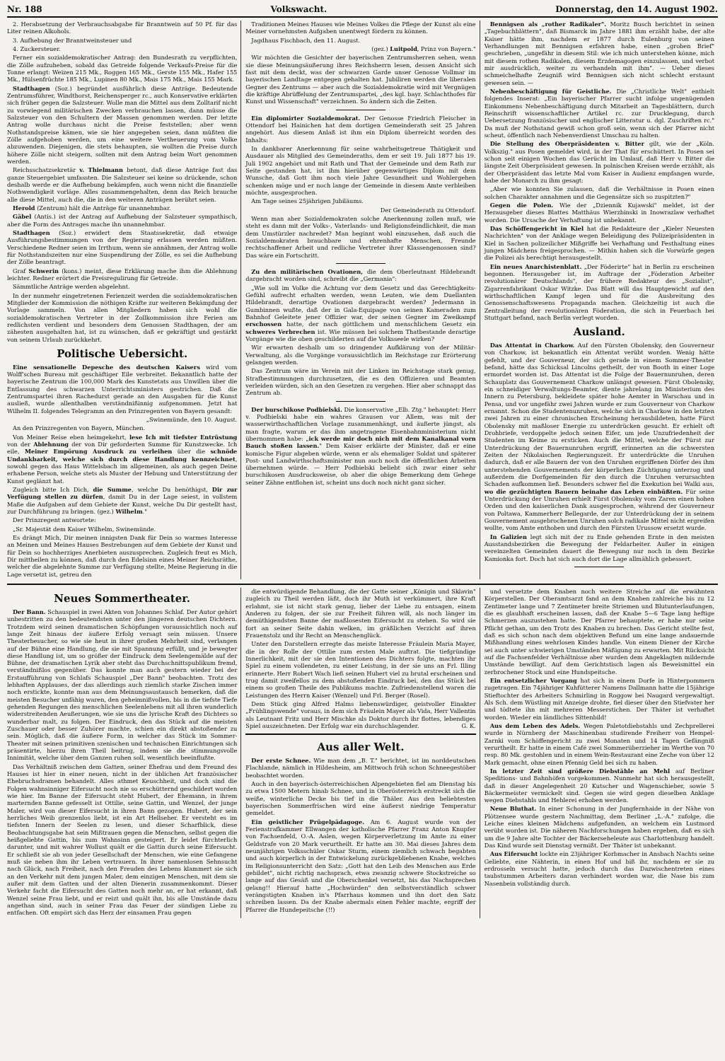Nr. 188 Volkswacht. Donnerstag, den 14. August 1902.
2. Herabsetzung der Verbrauchsabgabe für Branntwein auf 50 Pf. für das Liter reinen Alkohols.
3. Aufhebung der Branntweinsteuer und
4. Zuckersteuer.
Ferner ein sozialdemokratischer Antrag: den Bundesrath zu verpflichten, die Zölle aufzuheben, sobald das Getreide folgende Verkaufs-Preise für die Tonne erlangt: Weizen 215 Mk., Roggen 165 Mk., Gerste 155 Mk., Hafer 155 Mk., Hülsenfrüchte 185 Mk., Lupinen 80 Mk., Mais 175 Mk., Mais 155 Mark.
Stadthagen (Soz.) begründet ausführlich diese Anträge. Bedeutende Zentrumsführer, Windthorst, Reichensperger rc., auch Konservative erklärten sich früher gegen die Salzsteuer. Wolle man die Mittel aus dem Zolltarif nicht zu vorwiegend militärischen Zwecken verbrauchen lassen, dann müsse die Salzsteuer von den Schultern der Massen genommen werden. Der letzte Antrag wolle durchaus nicht die Preise feststellen; aber wenn Nothstandspreise kämen, wie sie hier angegeben seien, dann müßten die Zölle aufgehoben werden, um eine weitere Vertheuerung vom Volke abzuwenden. Diejenigen, die stets behaupten, sie wollten die Preise durch höhere Zölle nicht steigern, sollten mit dem Antrag beim Wort genommen werden.
Reichsschatzsekretär v. Thielmann betont, daß diese Anträge fast das ganze Steuergebiet umfassten. Die Salzsteuer sei keine so drückende, schon deshalb werde er die Aufhebung bekämpfen, auch wenn nicht die finanzielle Nothwendigkeit vorläge. Alles zusammengehalten, denn das Reich brauche alle diese Mittel, auch die, die in den weiteren Anträgen berührt seien.
Herold (Zentrum) hält die Anträge für unannehmbar.
Gäbel (Antis.) ist der Antrag auf Aufhebung der Salzsteuer sympathisch, aber die Form des Antrages mache ihn unannehmbar.
Stadthagen (Soz.) erwidert dem Staatssekretär, daß etwaige Ausführungsbestimmungen von der Regierung erlassen werden müßten. Verschiedene Redner seien im Irrthum, wenn sie annähmen, der Antrag wolle für Nothstandszeiten nur eine Suspendirung der Zölle, es sei die Aufhebung der Zölle beantragt.
Graf Schwerin (kons.) meint, diese Erklärung mache ihm die Ablehnung leichter. Redner erörtert die Preisregulirung für Getreide.
Sämmtliche Anträge werden abgelehnt.
In der nunmehr eingetretenen Ferienzeit werden die sozialdemokratischen Mitglieder der Kommission die nöthigen Kräfte zur weiteren Bekämpfung der Vorlage sammeln. Von allen Mitgliedern haben sich wohl die sozialdemokratischen Vertreter in der Zollkommission ihre Ferien am redlichsten verdient und besonders dem Genossen Stadthagen, der am zähesten ausgehalten hat, ist zu wünschen, daß er gekräftigt und gestärkt von seinem Urlaub zurückkehrt.
Politische Uebersicht.
Eine sensationelle Depesche des deutschen Kaisers wird vom Wolff'schen Bureau mit geschäftiger Eile verbreitet. Bekanntlich hatte der bayerische Zentrum die 100,000 Mark des Kunstetats aus Unwillen über die Entlassung des schwarzen Unterrichtsministers gestrichen. Daß die Zentrumspartei ihren Rachedurst gerade an den Ausgaben für die Kunst ausließ, wurde allenthalben verständnißinnig aufgenommen. Jetzt hat Wilhelm II. folgendes Telegramm an den Prinzregenten von Bayern gesandt:
„Swinemünde, den 10. August.
An den Prinzregenten von Bayern, München.
Von Meiner Reise eben heimgekehrt, lese Ich mit tiefster Entrüstung von der Ablehnung der von Dir geforderten Summe für Kunstzwecke. Ich eile, Meiner Empörung Ausdruck zu verleihen über die schnöde Undankbarkeit, welche sich durch diese Handlung kennzeichnet, sowohl gegen das Haus Wittelsbach im allgemeinen, als auch gegen Deine erhabene Person, welche stets als Muster der Hebung und Unterstützung der Kunst geglänzt hat.
Zugleich bitte Ich Dich, die Summe, welche Du benöthigst, Dir zur Verfügung stellen zu dürfen, damit Du in der Lage seiest, in vollstem Maße die Aufgaben auf dem Gebiete der Kunst, welche Du Dir gestellt hast, zur Durchführung zu bringen. (gez.) Wilhelm."
Der Prinzregent antwortete:
„Sr. Majestät dem Kaiser Wilhelm, Swinemünde.
Es drängt Mich, Dir meinen innigsten Dank für Dein so warmes Interesse an Meinen und Meines Hauses Bestrebungen auf dem Gebiete der Kunst und für Dein so hochherziges Anerbieten auszusprechen. Zugleich freut es Mich, Dir mittheilen zu können, daß durch den Edelsinn eines Meiner Reichsräthe, welcher die abgelehnte Summe zur Verfügung stellte, Meine Regierung in die Lage versetzt ist, getreu den
Traditionen Meines Hauses wie Meines Volkes die Pflege der Kunst als eine Meiner vornehmsten Aufgaben unentwegt fördern zu können.
Jagdhaus Fischbach, den 11. August.
(gez.) Luitpold, Prinz von Bayern."
Wir möchten die Gesichter der bayerischen Zentrumsherren sehen, wenn sie diese Meinungsäußerung ihres Reichsherrn lesen, dessen Ansicht sich fast mit dem deckt, was der schwarzen Garde unser Genosse Vollmar im bayerischen Landtage entgegen gehalten hat. Jubiliren werden die liberalen Gegner des Zentrums — aber auch die Sozialdemokratie wird mit Vergnügen die kräftige Abrüffelung der Zentrumspartei, „des kgl. bayr. Schlachthofes für Kunst und Wissenschaft" verzeichnen. So ändern sich die Zeiten.
Ein diplomirter Sozialdemokrat. Der Genosse Friedrich Fleischer in Ottendorf bei Hainichen hat dem dortigen Gemeinderath seit 25 Jahren angehört. Aus diesem Anlaß ist ihm ein Diplom überreicht worden des Inhalts:
In dankbarer Anerkennung für seine wahrheitsgetreue Thätigkeit und Ausdauer als Mitglied des Gemeinderaths, dem er seit 19. Juli 1877 bis 19. Juli 1902 angehört und mit Rath und That der Gemeinde und dem Rath zur Seite gestanden hat, ist ihm hierüber gegenwärtiges Diplom mit dem Wunsche, daß Gott ihm noch viele Jahre Gesundheit und Wohlergehen schenken möge und er noch lange der Gemeinde in diesem Amte verbleiben möchte, ausgesprochen.
Am Tage seines 25jährigen Jubiläums.
Der Gemeinderath zu Ottendorf.
Wenn man aber Sozialdemokraten solche Anerkennung zollen muß, wie steht es dann mit der Volks-, Vaterlands- und Religionsfeindlichkeit, die man dem Umstürzler nachredet? Man beginnt wohl einzusehen, daß auch die Sozialdemokraten brauchbare und ehrenhafte Menschen, Freunde rechtschaffener Arbeit und redliche Vertreter ihrer Klassengenossen sind? Das wäre ein Fortschritt.
Zu den militärischen Ovationen, die dem Oberleutnant Hildebrandt dargebracht worden sind, schreibt die „Germania":
„Wie soll im Volke die Achtung vor dem Gesetz und das Gerechtigkeits-Gefühl aufrecht erhalten werden, wenn Leuten, wie dem Duellanten Hildebrandt, derartige Ovationen dargebracht werden? Jedermann in Gumbinnen wußte, daß der in Gala-Equipage von seinen Kameraden zum Bahnhof Geleitete jener Offizier war, der seinen Gegner im Zweikampf erschossen hatte, der nach göttlichem und menschlichem Gesetz ein schweres Verbrechen ist. Wie müssen bei solchem Thatbestande derartige Vorgänge wie die oben geschilderten auf die Volksseele wirken?
Wir erwarten deshalb um so dringender Aufklärung von der Militär-Verwaltung, als die Vorgänge voraussichtlich im Reichstage zur Erörterung gelangen werden.
Das Zentrum wäre im Verein mit der Linken im Reichstage stark genug, Strafbestimmungen durchzusetzen, die es den Offizieren und Beamten verleiden würden, sich an den Gesetzen zu vergehen. Hier aber schnappt das Zentrum ab.
Der burschikose Podbielski. Die konservative „Elb. Ztg." behauptet: Herr v. Podbielski habe ein wahres Grausen vor Allem, was mit der wasserwirthschaftlichen Vorlage zusammenhängt, und äußerte jüngst, als man fragte, warum er das ihm angetragene Eisenbahnministerium nicht übernommen habe: „ick werde mir doch nich mit dem Kanalkanal vorn Bauch stoßen lassen." Dem Kaiser erklärte der Minister, daß er eine komische Figur abgeben würde, wenn er als ehemaliger Soldat und späterer Post- und Landwirthschaftsminister nun auch noch die öffentlichen Arbeiten übernehmen würde. — Herr Podbielski beliebt sich zwar einer sehr burschikosen Ausdrucksweise, ob aber die obige Bemerkung dem Gehege seiner Zähne entflohen ist, scheint uns doch noch nicht ganz sicher.
Bennigsen als „rother Radikaler". Moritz Busch berichtet in seinen „Tagebuchblättern", daß Bismarck im Jahre 1881 ihm erzählt habe, der alte Kaiser hätte ihm, nachdem er 1877 durch Eulenburg von seinen Verhandlungen mit Bennigsen erfahren habe, einen „groben Brief" geschrieben, „ungefähr in diesem Stil: wie ich mich unterstehen könne, mich mit diesem rothen Radikalen, diesem Erzdemagogen einzulassen, und verbot mir ausdrücklich, weiter zu verhandeln mit ihm". — Ueber dieses schmeichelhafte Zeugniß wird Bennigsen sich nicht schlecht erstaunt gewesen sein. —
Nebenbeschäftigung für Geistliche. Die „Christliche Welt" enthielt folgendes Inserat: „Ein bayerischer Pfarrer sucht infolge ungenügenden Einkommens Nebenbeschäftigung durch Mitarbeit an Tagesblättern, durch Reinschrift wissenschaftlicher Artikel rc. zur Drucklegung, durch Uebersetzung französischer und englischer Litteratur u. dgl. Zuschriften rc." Da muß der Nothstand gewiß schon groß sein, wenn sich der Pfarrer nicht scheut, öffentlich nach Nebenverdienst Umschau zu halten.
Die Stellung des Oberpräsidenten v. Bitter gilt, wie der „Köln. Volkszig." aus Posen gemeldet wird, in der That für erschüttert. In Posen sei schon seit einigen Wochen das Gerücht im Umlauf, daß Herr v. Bitter die längste Zeit Oberpräsident gewesen. In polnischen Kreisen werde erzählt, als der Oberpräsident das letzte Mal vom Kaiser in Audienz empfangen wurde, habe der Monarch zu ihm gesagt:
„Aber wie konnten Sie zulassen, daß die Verhältnisse in Posen einen solchen Charakter annahmen und die Gegensätze sich so zuspitzten?"
Gegen die Polen. Wie der „Dziennik Kujawski" meldet, ist der Herausgeber dieses Blattes Matthäus Wierzbinski in Inowrazlaw verhaftet worden. Die Ursache der Verhaftung ist unbekannt.
Das Schöffengericht in Kiel hat die Redakteure der „Kieler Neuesten Nachrichten" von der Anklage wegen Beleidigung des Polizeipräsidenten in Kiel in Sachen polizeilicher Mißgriffe bei Verhaftung und Festhaltung eines jungen Mädchens freigesprochen. — Mithin haben sich die Vorwürfe gegen die Polizei als berechtigt herausgestellt.
Ein neues Anarchistenblatt. „Der Föderirte" hat in Berlin zu erscheinen begonnen. Herausgeber ist, im Auftrage der „Föderation Arbeiter revolutionärer Deutschlands", der frühere Redakteur des „Sozialist", Zigarrenfabrikant Oskar Witzke. Das Blatt will das Hauptgewicht auf den wirthschaftlichen Kampf legen und für die Ausbreitung des Genossenschaftswesens Propaganda machen. Gleichzeitig ist auch die Zentralleitung der revolutionären Föderation, die sich in Feuerbach bei Stuttgart befand, nach Berlin verlegt worden.
Ausland.
Das Attentat in Charkow. Auf den Fürsten Obolensky, den Gouverneur von Charkow, ist bekanntlich ein Attentat verübt worden. Wenig hätte gefehlt, und der Gouverneur, der sich gerade in einem Sommer-Theater befand, hätte das Schicksal Lincolns getheilt, der von Booth in einer Loge ermordet worden ist. Das Attentat ist die Folge der Bauernunruhen, deren Schauplatz das Gouvernement Charkow unlängst gewesen. Fürst Obolensky, ein schneidiger Verwaltungs-Beamter, diente jahrelang im Ministerium des Innern zu Petersburg, bekleidete später hohe Aemter in Warschau und in Pensa, und vor ungefähr zwei Jahren wurde er zum Gouverneur von Charkow ernannt. Schon die Studentenunruhen, welche sich in Charkow in den letzten zwei Jahren zu einer chronischen Erscheinung herausbildeten, hatte Fürst Obolensky mit maßloser Energie zu unterdrücken gesucht. Er erhielt oft Drohbriefe, verdoppelte jedoch seinen Eifer, um jede Unzufriedenheit der Studenten im Keime zu ersticken. Auch die Mittel, welche der Fürst zur Unterdrückung der Bauernunruhen ergriff, erinnerten an die schwersten Zeiten der Nikolaischen Regierungszeit. Er unterdrückte die Unruhen dadurch, daß er alle Bauern der von den Unruhen ergriffenen Dörfer des ihm unterstehenden Gouvernements der körperlichen Züchtigung unterzog und außerdem die Dorfgemeinden für den durch die Unruhen verursachten Schaden aufkommen ließ. Besonders schwer fiel die Exekution bei Walki aus, wo die gezüchtigten Bauern beinahe das Leben einbüßten. Für seine Unterdrückung der Unruhen erhielt Fürst Obolensky vom Zaren einen hohen Orden und den kaiserlichen Dank ausgesprochen, während der Gouverneur von Poltawa, Kammerherr Bellegarde, der zur Unterdrückung der in seinem Gouvernement ausgebrochenen Unruhen solch radikale Mittel nicht ergreifen wollte, vom Amte enthoben und durch den Fürsten Urussow ersetzt wurde.
In Galizien legt sich mit der zu Ende gehenden Ernte in den meisten Ausstandsbezirken die Bewegung der Feldarbeiter. Außer in einigen vereinzelten Gemeinden dauert die Bewegung nur noch in dem Bezirke Kamionka fort. Doch hat sich auch dort die Lage allmählich gebessert.
Neues Sommertheater.
Der Bann. Schauspiel in zwei Akten von Johannes Schlaf. Der Autor gehört unbestritten zu den bedeutendsten unter den jüngeren deutschen Dichtern. Trotzdem wird seinen dramatischen Schöpfungen voraussichtlich noch auf lange Zeit hinaus der äußere Erfolg versagt sein müssen. Unsere Theaterbesucher, so wie sie heut in ihrer großen Mehrheit sind, verlangen auf der Bühne eine Handlung, die sie mit Spannung erfüllt, und je bewegter diese Handlung ist, um so größer der Eindruck; dem Seelengemälde auf der Bühne, der dramatischen Lyrik aber steht das Durchschnittspublikum fremd, verständnißlos gegenüber. Das konnte man auch gestern wieder bei der Erstaufführung von Schlafs Schauspiel „Der Bann" beobachten. Trotz des lebhaften Applauses, der das allerdings auch ziemlich starke Zischen immer noch erstickte, konnte man aus dem Meinungsaustausch bemerken, daß die meisten Besucher unfähig waren, den geheimnißvollen, bis in die tiefste Tiefe gehenden Regungen des menschlichen Seelenlebens mit all ihren wunderlich widerstreitenden Aeußerungen, wie sie uns die lyrische Kraft des Dichters so wunderbar malt, zu folgen. Der Eindruck, den das Stück auf die meisten Zuschauer oder besser Zuhörer machte, schien ein direkt abstoßender zu sein. Möglich, daß die äußere Form, in welcher das Stück im Sommer-Theater mit seinen primitiven szenischen und technischen Einrichtungen sich präsentirte, hierzu ihren Theil beitrug, indem sie die stimmungsvolle Innimität, welche über dem Ganzen ruhen soll, wesentlich beeinflußte.
Das Verhältniß zwischen dem Gatten, seiner Ehefrau und dem Freund des Hauses ist hier in einer neuen, nicht in der üblichen Art französischer Ehebruchsdramen behandelt. Alles athmet Keuschheit, und doch sind die Folgen wahnsinniger Eifersucht noch nie so erschütternd geschildert worden wie hier. Im Banne der Eifersucht steht Hubert, der Ehemann, in ihrem marternden Banne gefesselt ist Ottilie, seine Gattin, und Wenzel, der junge Maler, wird von dieser Eifersucht in ihren Bann gezogen. Hubert, der sein herrliches Weib grenzenlos liebt, ist ein Art Hellseher. Er versteht es im tiefsten Innern der Seelen zu lesen, und dieser Scharfblick, diese Beobachtungsgabe hat sein Mißtrauen gegen die Menschen, selbst gegen die heißgeliebte Gattin, bis zum Wahnsinn gesteigert. Er leidet fürchterlich darunter, und mit wahrer Wollust quält er die Gattin durch seine Eifersucht. Er schließt sie ab von jeder Gesellschaft der Menschen, wie eine Gefangene muß sie neben ihm ihr Leben vertrauern. In ihrer namenlosen Sehnsucht nach Glück, nach Freiheit, nach den Freuden des Lebens klammert sie sich an den Verkehr mit dem jungen Maler, dem einzigen Menschen, mit dem sie außer mit dem Gatten und der alten Dienerin zusammenkommt. Dieser Verkehr facht die Eifersucht des Gatten noch mehr an, er hat erkannt, daß Wenzel seine Frau liebt, und er reizt und quält ihn, bis alle Umstände dazu angethan sind, auch in seiner Frau das Feuer der sündigen Liebe zu entfachen. Oft empört sich das Herz der einsamen Frau gegen
die entwürdigende Behandlung, die der Gatte seiner „Königin und Sklavin" zugleich zu Theil werden läßt, doch ihr Muth ist verkümmert, ihre Kraft erlahmt, sie ist nicht stark genug, lieber der Liebe zu entsagen, einem Anderen zu folgen, der sie zur Freiheit führen will, als noch länger im demüthigendsten Banne der maßlosesten Eifersucht zu stehen. So wird sie fort an seiner Seite dahin welken, im gräßlichen Verzicht auf ihren Frauenstolz und ihr Recht an Menschenglück.
Unter den Darstellern erregte das meiste Interesse Fräulein Maria Mayer, die in der Rolle der Ottilie zum ersten Male auftrat. Die tiefgründige Innerlichkeit, mit der sie den Intentionen des Dichters folgte, machten ihr Spiel zu einem vollendeten, zu einer Leistung, in der sie uns an Frl. Illing erinnerte. Herr Robert Wach ließ seinen Hubert viel zu brutal erscheinen und trug damit zweifellos zu dem abstoßenden Eindruck bei, den das Stück bei einem so großen Theile des Publikums machte. Zufriedenstellend waren die Leistungen des Herrn Kaiser (Wenzel) und Frl. Berger (Rosel).
Dem Stück ging Alfred Halms liebenswürdiger, geistvoller Einakter „Frühlingswende" voraus, in dem sich Fräulein Mayer als Vida, Herr Vallentin als Leutnant Fritz und Herr Mischke als Doktor durch ihr flottes, lebendiges Spiel auszeichneten. Der Erfolg war ein durchschlagender. G. K.
Aus aller Welt.
Der erste Schnee. Wie man dem „B. T." berichtet, ist im norddeutschen Flachlande, nämlich in Hildesheim, am Mittwoch früh schon Schneegestöber beobachtet worden.
Auch in den bayerisch-österreichischen Alpengebieten fiel am Dienstag bis zu etwa 1500 Metern hinab Schnee, und in Oberösterreich erstreckt sich die weiße, winterliche Decke bis tief in die Thäler. Aus den beliebtesten bayerischen Sommerfrischen wird eine äußerst niedrige Temperatur gemeldet.
Ein geistlicher Prügelpädagoge. Am 6. August wurde von der Ferienstrafkammer Ellwangen der katholische Pfarrer Franz Anton Knupfer von Fachsenfeld, O.-A. Aalen, wegen Körperverletzung im Amte zu einer Geldstrafe von 20 Mark verurtheilt. Er hatte am 30. Mai dieses Jahres dem neunjährigen Volksschüler Oskar Sturm, einem ziemlich schwach begabten und auch körperlich in der Entwickelung zurückgebliebenen Knabe, welches im Religionsunterricht den Satz: „Gott hat den Leib des Menschen aus Erde gebildet", nicht richtig nachsprach, etwa zwanzig schwere Stockstreiche so lange auf das Gesäß und die Oberschenkel versetzt, bis das Nachsprechen gelang!! Hierauf hatte „Hochwürden" den selbstverständlich schwer verängstigten Knaben in's Pfarrhaus kommen und ihn dort den Satz schreiben lassen. Da der Knabe abermals einen Fehler machte, ergriff der Pfarrer die Hundepeitsche (!!)
und versetzte dem Knaben noch weitere Streiche auf die erwähnten Körperstellen. Der Oberamtsarzt fand an dem Knaben zahlreiche bis zu 12 Zentimeter lange und 7 Zentimeter breite Striemen und Blutunterlaufungen, die es glaubhaft erscheinen lassen, daß der Knabe 5—6 Tage lang heftige Schmerzen auszustehen hatte. Der Pfarrer behauptete, er habe nur seine Pflicht gethan, um den Trotz des Knaben zu brechen. Das Gericht stellte fest, daß es sich schon nach dem objektiven Befund um eine lange andauernde Mißhandlung eines wehrlosen Kindes handle. Von einem Diener der Kirche sei auch unter schwierigen Umständen Mäßigung zu erwarten. Mit Rücksicht auf die Fachsenfelder Verhältnisse aber wurden dem Angeklagten mildernde Umstände bewilligt. Auf dem Gerichtstisch lagen als Beweismittel ein zerbrochener Stock und eine Hundspeitsche.
Ein entsetzlicher Vorgang hat sich in einem Dorfe in Hinterpommern zugetragen. Ein 74jähriger Kuhfütterer Namens Dallmann hatte die 15jährige Stieftochter des Arbeiters Schmirling in Roggow bei Naugard vergewaltigt. Als Sch. dem Wüstling mit Anzeige drohte, fiel dieser über den Stiefvater her und tödtete ihn mit mehreren Messerstichen. Der Thäter ist verhaftet worden. Wieder ein ländliches Sittenbild!
Aus dem Leben des Adels. Wegen Paletotdiebstahls und Zechprellerei wurde in Nürnberg der Maschinenbau studirende Freiherr von Hempel-Zarnki vom Schöffengericht zu zwei Monaten und 14 Tagen Gefängniß verurtheilt. Er hatte in einem Café zwei Sommerüberzieher im Werthe von 70 resp. 80 Mk. gestohlen und in einem Wein-Restaurant eine Zeche von über 12 Mark gemacht, ohne einen Pfennig Geld bei sich zu haben.
In letzter Zeit sind größere Diebstähle an Mehl auf Berliner Speditions- und Bahnhöfen vorgekommen. Nunmehr hat sich herausgestellt, daß in dieser Angelegenheit 20 Kutscher und Wagenschieber, sowie 5 Bäckermeister vermickelt sind. Gegen sie wird gegen dieselben Anklage wegen Diebstahls und Hehlerei erhoben werden.
Neue Bluthat. In einer Schonung in der Jungfernhaide in der Nähe von Plötzensee wurde gestern Nachmittag, dem Berliner „L.-A." zufolge, die Leiche eines kleinen Mädchens aufgefunden, an welchem ein Lustmord verübt worden ist. Die näheren Nachforschungen haben ergeben, daß es sich um die 9 Jahre alte Tochter der Bäckerseheleute aus Charlottenburg handelt. Das Kind wurde seit Dienstag vermißt. Der Thäter ist unbekannt.
Aus Eifersucht lockte ein 23jähriger Korbmacher in Ansbach Nachts seine Geliebte, eine Nähterin, in einen Hof und biß ihr, nachdem er sie zu erdrosseln versucht hatte, jedoch durch das Dazwischentreten eines taubstummen Arbeiters daran verhindert worden war, die Nase bis zum Nasenbein vollständig durch.